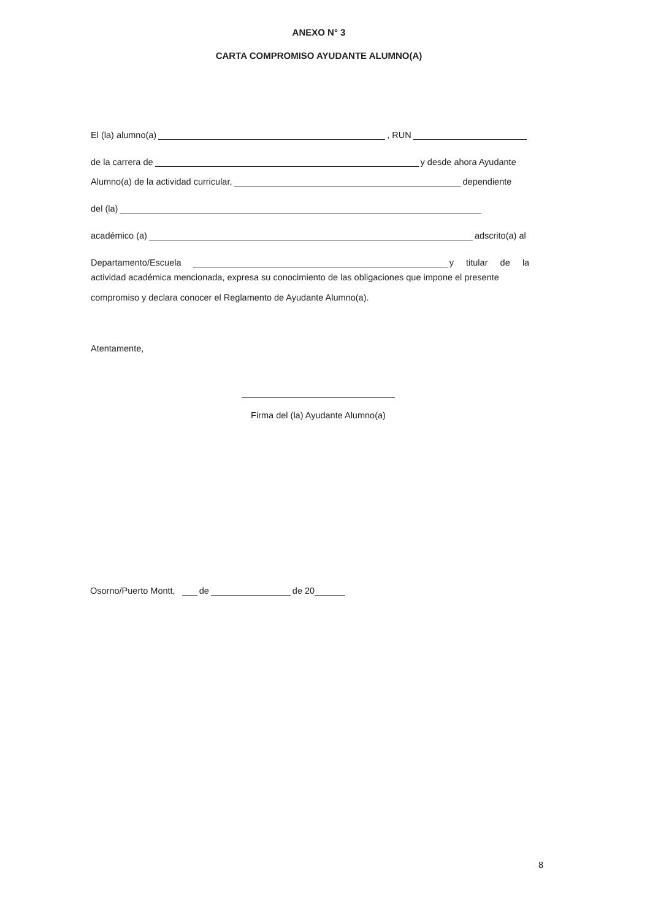ANEXO N° 3
CARTA COMPROMISO AYUDANTE ALUMNO(A)
El (la) alumno(a) , RUN
de la carrera de y desde ahora Ayudante
Alumno(a) de la actividad curricular, dependiente
del (la)
académico (a) adscrito(a) al
Departamento/Escuela y titular de la
actividad académica mencionada, expresa su conocimiento de las obligaciones que impone el presente compromiso y declara conocer el Reglamento de Ayudante Alumno(a).
Atentamente,
Firma del (la) Ayudante Alumno(a)
Osorno/Puerto Montt, de de 20
8